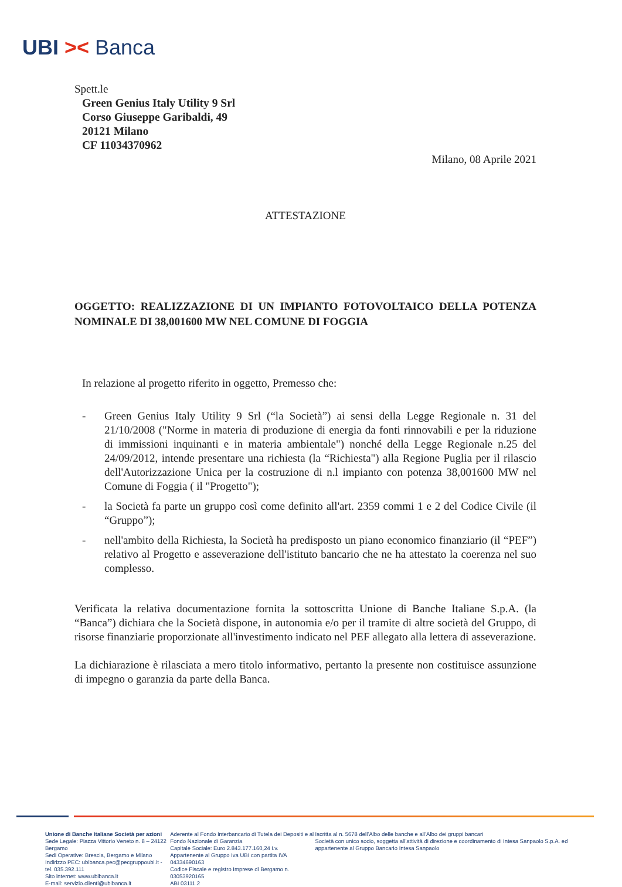UBI >< Banca
Spett.le
Green Genius Italy Utility 9 Srl
Corso Giuseppe Garibaldi, 49
20121 Milano
CF 11034370962
Milano, 08 Aprile 2021
ATTESTAZIONE
OGGETTO: REALIZZAZIONE DI UN IMPIANTO FOTOVOLTAICO DELLA POTENZA NOMINALE DI 38,001600 MW NEL COMUNE DI FOGGIA
In relazione al progetto riferito in oggetto, Premesso che:
- Green Genius Italy Utility 9 Srl (“la Società”) ai sensi della Legge Regionale n. 31 del 21/10/2008 ("Norme in materia di produzione di energia da fonti rinnovabili e per la riduzione di immissioni inquinanti e in materia ambientale") nonché della Legge Regionale n.25 del 24/09/2012, intende presentare una richiesta (la “Richiesta") alla Regione Puglia per il rilascio dell'Autorizzazione Unica per la costruzione di n.l impianto con potenza 38,001600 MW nel Comune di Foggia ( il "Progetto");
- la Società fa parte un gruppo così come definito all'art. 2359 commi 1 e 2 del Codice Civile (il “Gruppo”);
- nell'ambito della Richiesta, la Società ha predisposto un piano economico finanziario (il “PEF”) relativo al Progetto e asseverazione dell'istituto bancario che ne ha attestato la coerenza nel suo complesso.
Verificata la relativa documentazione fornita la sottoscritta Unione di Banche Italiane S.p.A. (la “Banca”) dichiara che la Società dispone, in autonomia e/o per il tramite di altre società del Gruppo, di risorse finanziarie proporzionate all'investimento indicato nel PEF allegato alla lettera di asseverazione.
La dichiarazione è rilasciata a mero titolo informativo, pertanto la presente non costituisce assunzione di impegno o garanzia da parte della Banca.
Unione di Banche Italiane Società per azioni
Sede Legale: Piazza Vittorio Veneto n. 8 – 24122 Bergamo
Sedi Operative: Brescia, Bergamo e Milano
Indirizzo PEC: ubibanca.pec@pecgruppoubi.it - tel. 035.392.111
Sito internet: www.ubibanca.it
E-mail: servizio.clienti@ubibanca.it
Aderente al Fondo Interbancario di Tutela dei Depositi e al Fondo Nazionale di Garanzia
Capitale Sociale: Euro 2.843.177.160,24 i.v.
Appartenente al Gruppo Iva UBI con partita IVA 04334690163
Codice Fiscale e registro Imprese di Bergamo n. 03053920165
ABI 03111.2
Iscritta al n. 5678 dell’Albo delle banche e all’Albo dei gruppi bancari
Società con unico socio, soggetta all’attività di direzione e coordinamento di Intesa Sanpaolo S.p.A. ed appartenente al Gruppo Bancario Intesa Sanpaolo